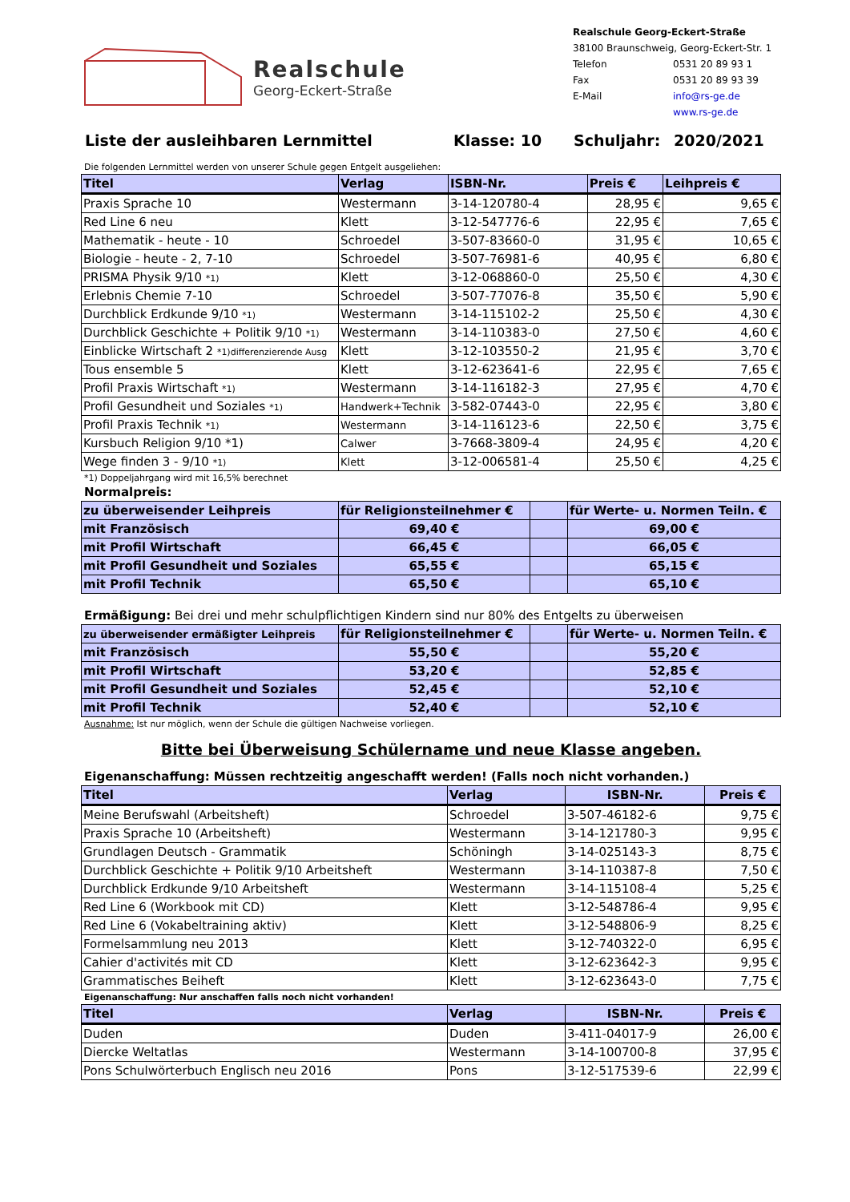Realschule
Georg-Eckert-Straße
Realschule Georg-Eckert-Straße
38100 Braunschweig, Georg-Eckert-Str. 1
| Telefon | 0531 20 89 93 1 |
| Fax | 0531 20 89 93 39 |
| E-Mail | info@rs-ge.de |
| | www.rs-ge.de |
Liste der ausleihbaren Lernmittel Klasse: 10 Schuljahr: 2020/2021
Die folgenden Lernmittel werden von unserer Schule gegen Entgelt ausgeliehen:
| Titel | Verlag | ISBN-Nr. | Preis € | Leihpreis € |
| --- | --- | --- | --- | --- |
| Praxis Sprache 10 | Westermann | 3-14-120780-4 | 28,95 € | 9,65 € |
| Red Line 6 neu | Klett | 3-12-547776-6 | 22,95 € | 7,65 € |
| Mathematik - heute - 10 | Schroedel | 3-507-83660-0 | 31,95 € | 10,65 € |
| Biologie - heute - 2, 7-10 | Schroedel | 3-507-76981-6 | 40,95 € | 6,80 € |
| PRISMA Physik 9/10 *1) | Klett | 3-12-068860-0 | 25,50 € | 4,30 € |
| Erlebnis Chemie 7-10 | Schroedel | 3-507-77076-8 | 35,50 € | 5,90 € |
| Durchblick Erdkunde 9/10 *1) | Westermann | 3-14-115102-2 | 25,50 € | 4,30 € |
| Durchblick Geschichte + Politik 9/10 *1) | Westermann | 3-14-110383-0 | 27,50 € | 4,60 € |
| Einblicke Wirtschaft 2 *1)differenzierende Ausg | Klett | 3-12-103550-2 | 21,95 € | 3,70 € |
| Tous ensemble 5 | Klett | 3-12-623641-6 | 22,95 € | 7,65 € |
| Profil Praxis Wirtschaft *1) | Westermann | 3-14-116182-3 | 27,95 € | 4,70 € |
| Profil Gesundheit und Soziales *1) | Handwerk+Technik | 3-582-07443-0 | 22,95 € | 3,80 € |
| Profil Praxis Technik *1) | Westermann | 3-14-116123-6 | 22,50 € | 3,75 € |
| Kursbuch Religion 9/10 *1) | Calwer | 3-7668-3809-4 | 24,95 € | 4,20 € |
| Wege finden 3 - 9/10 *1) | Klett | 3-12-006581-4 | 25,50 € | 4,25 € |
*1) Doppeljahrgang wird mit 16,5% berechnet
Normalpreis:
| zu überweisender Leihpreis | für Religionsteilnehmer € | | für Werte- u. Normen Teiln. € |
| mit Französisch | 69,40 € | | 69,00 € |
| mit Profil Wirtschaft | 66,45 € | | 66,05 € |
| mit Profil Gesundheit und Soziales | 65,55 € | | 65,15 € |
| mit Profil Technik | 65,50 € | | 65,10 € |
Ermäßigung: Bei drei und mehr schulpflichtigen Kindern sind nur 80% des Entgelts zu überweisen
| zu überweisender ermäßigter Leihpreis | für Religionsteilnehmer € | | für Werte- u. Normen Teiln. € |
| mit Französisch | 55,50 € | | 55,20 € |
| mit Profil Wirtschaft | 53,20 € | | 52,85 € |
| mit Profil Gesundheit und Soziales | 52,45 € | | 52,10 € |
| mit Profil Technik | 52,40 € | | 52,10 € |
Ausnahme: Ist nur möglich, wenn der Schule die gültigen Nachweise vorliegen.
Bitte bei Überweisung Schülername und neue Klasse angeben.
Eigenanschaffung: Müssen rechtzeitig angeschafft werden! (Falls noch nicht vorhanden.)
| Titel | Verlag | ISBN-Nr. | Preis € |
| --- | --- | --- | --- |
| Meine Berufswahl (Arbeitsheft) | Schroedel | 3-507-46182-6 | 9,75 € |
| Praxis Sprache 10 (Arbeitsheft) | Westermann | 3-14-121780-3 | 9,95 € |
| Grundlagen Deutsch - Grammatik | Schöningh | 3-14-025143-3 | 8,75 € |
| Durchblick Geschichte + Politik 9/10 Arbeitsheft | Westermann | 3-14-110387-8 | 7,50 € |
| Durchblick Erdkunde 9/10 Arbeitsheft | Westermann | 3-14-115108-4 | 5,25 € |
| Red Line 6 (Workbook mit CD) | Klett | 3-12-548786-4 | 9,95 € |
| Red Line 6 (Vokabeltraining aktiv) | Klett | 3-12-548806-9 | 8,25 € |
| Formelsammlung neu 2013 | Klett | 3-12-740322-0 | 6,95 € |
| Cahier d'activités mit CD | Klett | 3-12-623642-3 | 9,95 € |
| Grammatisches Beiheft | Klett | 3-12-623643-0 | 7,75 € |
Eigenanschaffung: Nur anschaffen falls noch nicht vorhanden!
| Titel | Verlag | ISBN-Nr. | Preis € |
| --- | --- | --- | --- |
| Duden | Duden | 3-411-04017-9 | 26,00 € |
| Diercke Weltatlas | Westermann | 3-14-100700-8 | 37,95 € |
| Pons Schulwörterbuch Englisch neu 2016 | Pons | 3-12-517539-6 | 22,99 € |